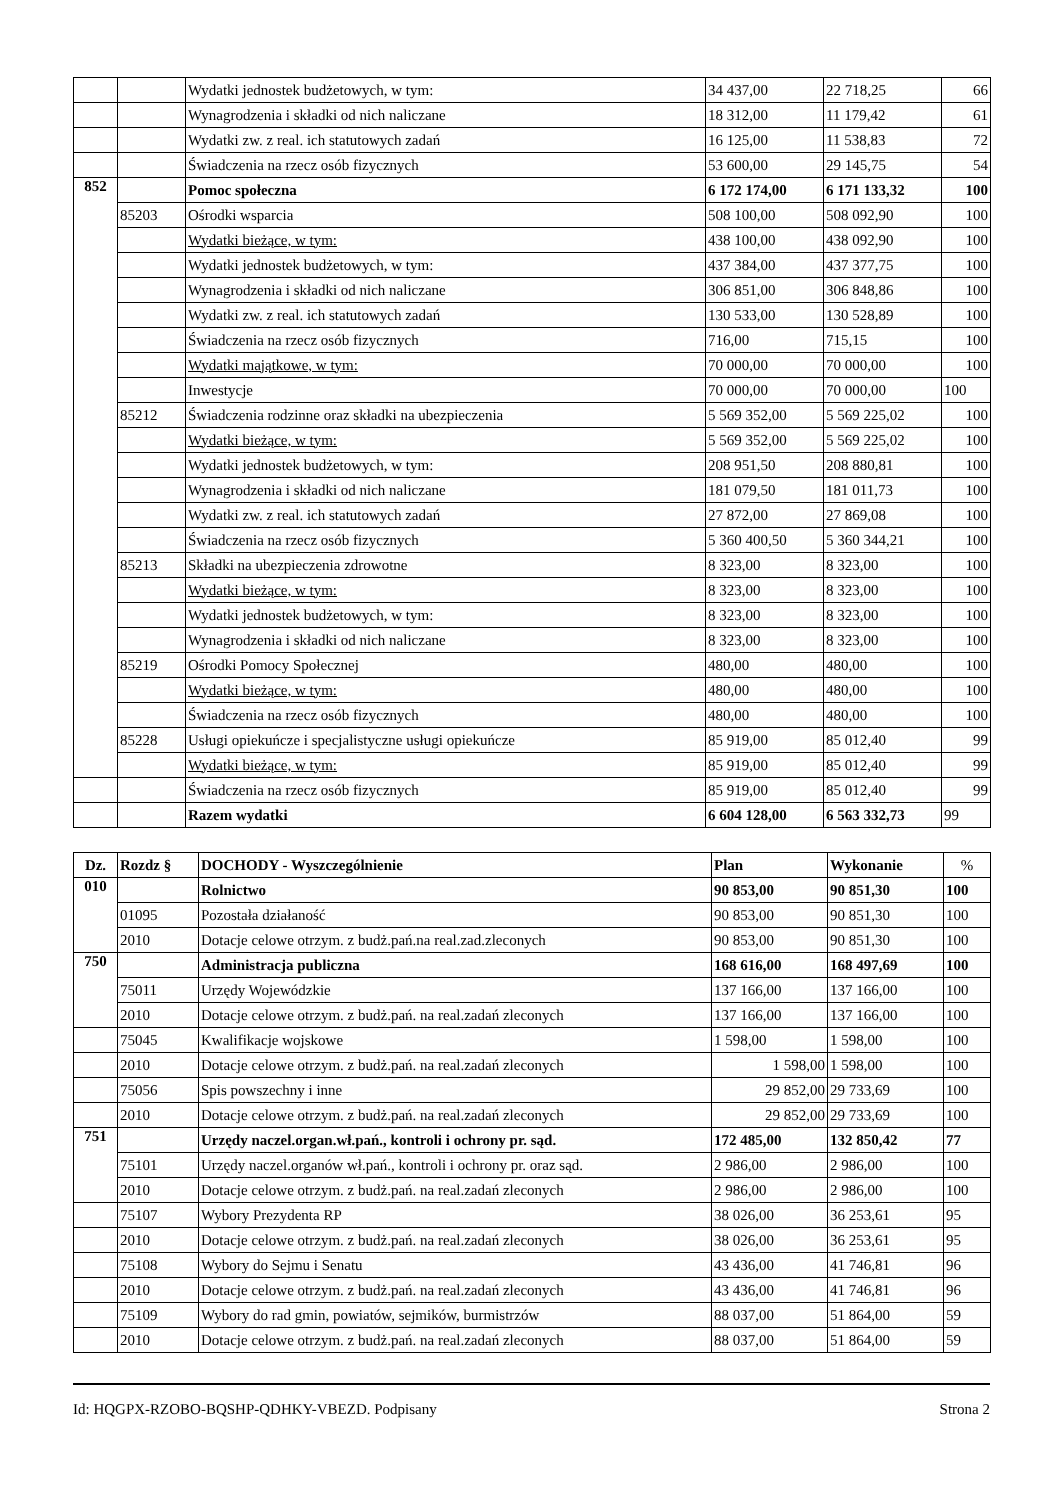| | | Wydatki jednostek budżetowych, w tym: | 34 437,00 | 22 718,25 | 66 |
| | | Wynagrodzenia i składki od nich naliczane | 18 312,00 | 11 179,42 | 61 |
| | | Wydatki zw. z real. ich statutowych zadań | 16 125,00 | 11 538,83 | 72 |
| | | Świadczenia na rzecz osób fizycznych | 53 600,00 | 29 145,75 | 54 |
| 852 | | Pomoc społeczna | 6 172 174,00 | 6 171 133,32 | 100 |
| | 85203 | Ośrodki wsparcia | 508 100,00 | 508 092,90 | 100 |
| | | Wydatki bieżące, w tym: | 438 100,00 | 438 092,90 | 100 |
| | | Wydatki jednostek budżetowych, w tym: | 437 384,00 | 437 377,75 | 100 |
| | | Wynagrodzenia i składki od nich naliczane | 306 851,00 | 306 848,86 | 100 |
| | | Wydatki zw. z real. ich statutowych zadań | 130 533,00 | 130 528,89 | 100 |
| | | Świadczenia na rzecz osób fizycznych | 716,00 | 715,15 | 100 |
| | | Wydatki majątkowe, w tym: | 70 000,00 | 70 000,00 | 100 |
| | | Inwestycje | 70 000,00 | 70 000,00 | 100 |
| | 85212 | Świadczenia rodzinne oraz składki na ubezpieczenia | 5 569 352,00 | 5 569 225,02 | 100 |
| | | Wydatki bieżące, w tym: | 5 569 352,00 | 5 569 225,02 | 100 |
| | | Wydatki jednostek budżetowych, w tym: | 208 951,50 | 208 880,81 | 100 |
| | | Wynagrodzenia i składki od nich naliczane | 181 079,50 | 181 011,73 | 100 |
| | | Wydatki zw. z real. ich statutowych zadań | 27 872,00 | 27 869,08 | 100 |
| | | Świadczenia na rzecz osób fizycznych | 5 360 400,50 | 5 360 344,21 | 100 |
| | 85213 | Składki na ubezpieczenia zdrowotne | 8 323,00 | 8 323,00 | 100 |
| | | Wydatki bieżące, w tym: | 8 323,00 | 8 323,00 | 100 |
| | | Wydatki jednostek budżetowych, w tym: | 8 323,00 | 8 323,00 | 100 |
| | | Wynagrodzenia i składki od nich naliczane | 8 323,00 | 8 323,00 | 100 |
| | 85219 | Ośrodki Pomocy Społecznej | 480,00 | 480,00 | 100 |
| | | Wydatki bieżące, w tym: | 480,00 | 480,00 | 100 |
| | | Świadczenia na rzecz osób fizycznych | 480,00 | 480,00 | 100 |
| | 85228 | Usługi opiekuńcze i specjalistyczne usługi opiekuńcze | 85 919,00 | 85 012,40 | 99 |
| | | Wydatki bieżące, w tym: | 85 919,00 | 85 012,40 | 99 |
| | | Świadczenia na rzecz osób fizycznych | 85 919,00 | 85 012,40 | 99 |
| | | Razem wydatki | 6 604 128,00 | 6 563 332,73 | 99 |
| Dz. | Rozdz § | DOCHODY - Wyszczególnienie | Plan | Wykonanie | % |
| --- | --- | --- | --- | --- | --- |
| 010 | | Rolnictwo | 90 853,00 | 90 851,30 | 100 |
| | 01095 | Pozostała działaność | 90 853,00 | 90 851,30 | 100 |
| | 2010 | Dotacje celowe otrzym. z budż.pań.na real.zad.zleconych | 90 853,00 | 90 851,30 | 100 |
| 750 | | Administracja publiczna | 168 616,00 | 168 497,69 | 100 |
| | 75011 | Urzędy Wojewódzkie | 137 166,00 | 137 166,00 | 100 |
| | 2010 | Dotacje celowe otrzym. z budż.pań. na real.zadań zleconych | 137 166,00 | 137 166,00 | 100 |
| | 75045 | Kwalifikacje wojskowe | 1 598,00 | 1 598,00 | 100 |
| | 2010 | Dotacje celowe otrzym. z budż.pań. na real.zadań zleconych | 1 598,00 | 1 598,00 | 100 |
| | 75056 | Spis powszechny i inne | 29 852,00 | 29 733,69 | 100 |
| | 2010 | Dotacje celowe otrzym. z budż.pań. na real.zadań zleconych | 29 852,00 | 29 733,69 | 100 |
| 751 | | Urzędy naczel.organ.wł.pań., kontroli i ochrony pr. sąd. | 172 485,00 | 132 850,42 | 77 |
| | 75101 | Urzędy naczel.organów wł.pań., kontroli i ochrony pr. oraz sąd. | 2 986,00 | 2 986,00 | 100 |
| | 2010 | Dotacje celowe otrzym. z budż.pań. na real.zadań zleconych | 2 986,00 | 2 986,00 | 100 |
| | 75107 | Wybory Prezydenta RP | 38 026,00 | 36 253,61 | 95 |
| | 2010 | Dotacje celowe otrzym. z budż.pań. na real.zadań zleconych | 38 026,00 | 36 253,61 | 95 |
| | 75108 | Wybory do Sejmu i Senatu | 43 436,00 | 41 746,81 | 96 |
| | 2010 | Dotacje celowe otrzym. z budż.pań. na real.zadań zleconych | 43 436,00 | 41 746,81 | 96 |
| | 75109 | Wybory do rad gmin, powiatów, sejmików, burmistrzów | 88 037,00 | 51 864,00 | 59 |
| | 2010 | Dotacje celowe otrzym. z budż.pań. na real.zadań zleconych | 88 037,00 | 51 864,00 | 59 |
Id: HQGPX-RZOBO-BQSHP-QDHKY-VBEZD. Podpisany Strona 2